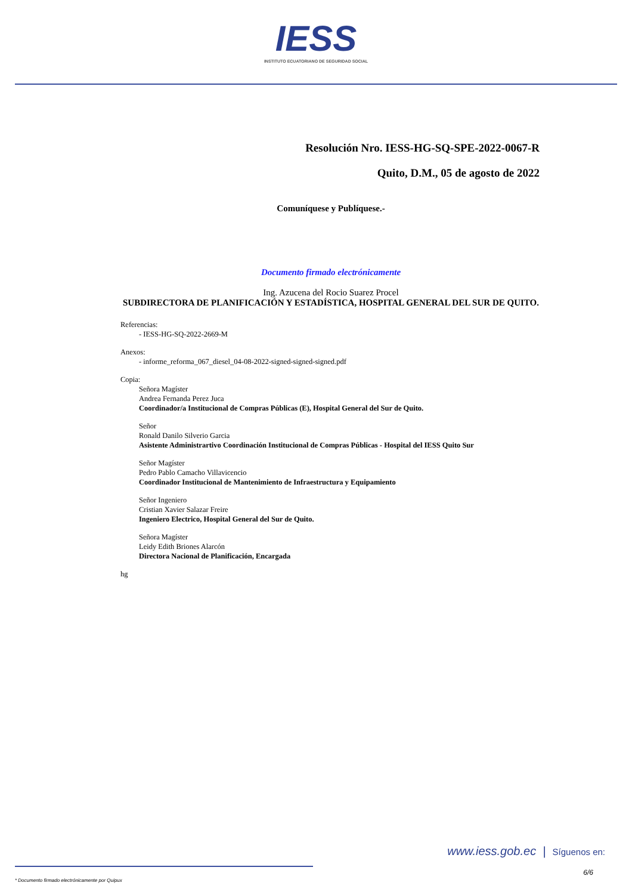IESS INSTITUTO ECUATORIANO DE SEGURIDAD SOCIAL
Resolución Nro. IESS-HG-SQ-SPE-2022-0067-R
Quito, D.M., 05 de agosto de 2022
Comuníquese y Publíquese.-
Documento firmado electrónicamente
Ing. Azucena del Rocio Suarez Procel
SUBDIRECTORA DE PLANIFICACIÓN Y ESTADÍSTICA, HOSPITAL GENERAL DEL SUR DE QUITO.
Referencias:
- IESS-HG-SQ-2022-2669-M
Anexos:
- informe_reforma_067_diesel_04-08-2022-signed-signed-signed.pdf
Copia:
Señora Magíster
Andrea Fernanda Perez Juca
Coordinador/a Institucional de Compras Públicas (E), Hospital General del Sur de Quito.
Señor
Ronald Danilo Silverio Garcia
Asistente Administrartivo Coordinación Institucional de Compras Públicas - Hospital del IESS Quito Sur
Señor Magíster
Pedro Pablo Camacho Villavicencio
Coordinador Institucional de Mantenimiento de Infraestructura y Equipamiento
Señor Ingeniero
Cristian Xavier Salazar Freire
Ingeniero Electrico, Hospital General del Sur de Quito.
Señora Magíster
Leidy Edith Briones Alarcón
Directora Nacional de Planificación, Encargada
hg
www.iess.gob.ec | Síguenos en:
* Documento firmado electrónicamente por Quipux
6/6